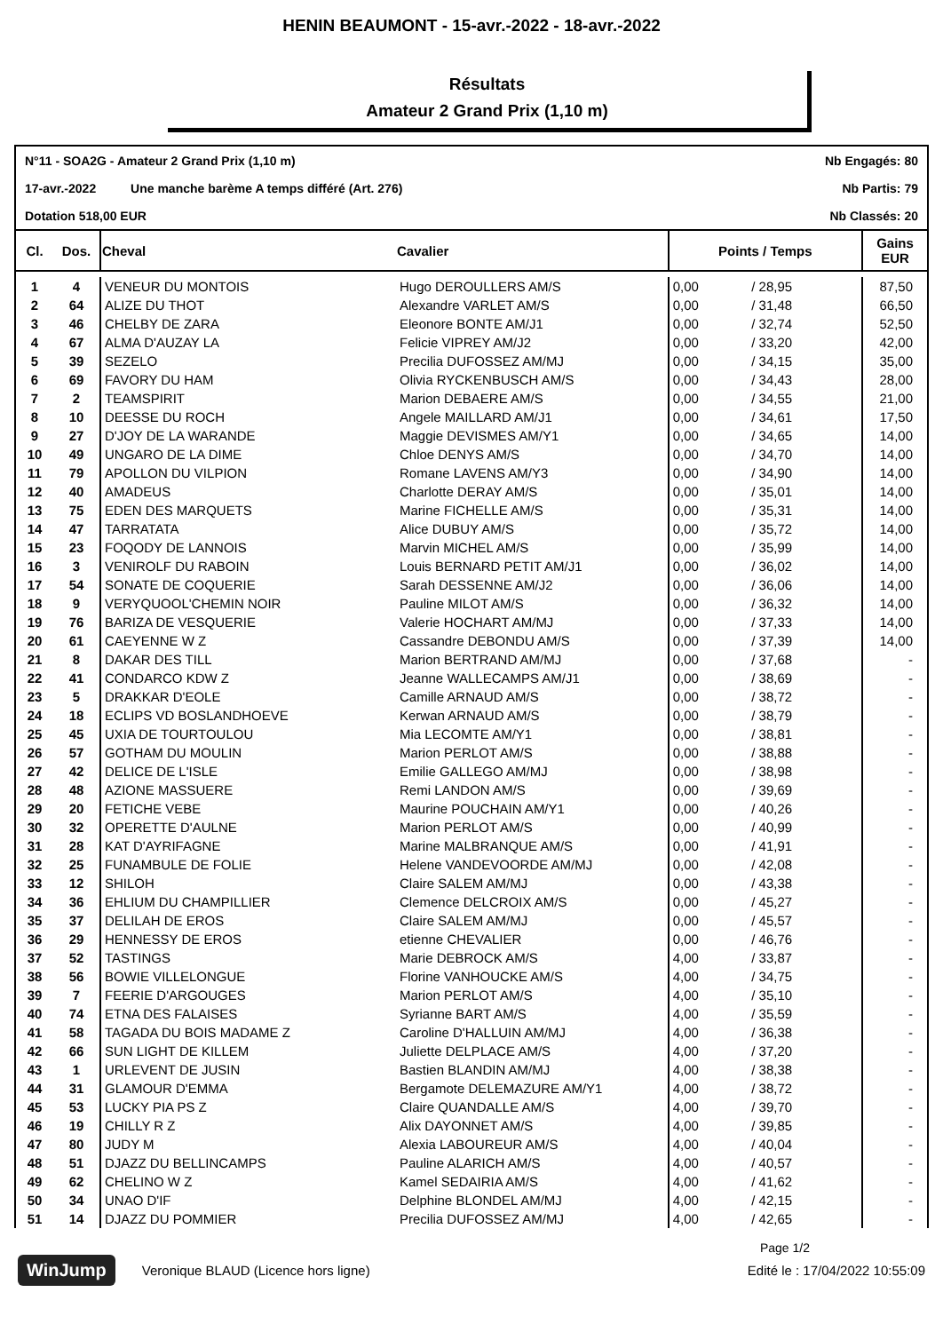HENIN BEAUMONT - 15-avr.-2022 - 18-avr.-2022
Résultats
Amateur 2 Grand Prix (1,10 m)
N°11 - SOA2G - Amateur 2 Grand Prix (1,10 m) Nb Engagés: 80
17-avr.-2022 Une manche barème A temps différé (Art. 276) Nb Partis: 79
Dotation 518,00 EUR Nb Classés: 20
| Cl. | Dos. | Cheval | Cavalier | Points / Temps | | Gains EUR |
| --- | --- | --- | --- | --- | --- | --- |
| 1 | 4 | VENEUR DU MONTOIS | Hugo DEROULLERS AM/S | 0,00 | / 28,95 | 87,50 |
| 2 | 64 | ALIZE DU THOT | Alexandre VARLET AM/S | 0,00 | / 31,48 | 66,50 |
| 3 | 46 | CHELBY DE ZARA | Eleonore BONTE AM/J1 | 0,00 | / 32,74 | 52,50 |
| 4 | 67 | ALMA D'AUZAY LA | Felicie VIPREY AM/J2 | 0,00 | / 33,20 | 42,00 |
| 5 | 39 | SEZELO | Precilia DUFOSSEZ AM/MJ | 0,00 | / 34,15 | 35,00 |
| 6 | 69 | FAVORY DU HAM | Olivia RYCKENBUSCH AM/S | 0,00 | / 34,43 | 28,00 |
| 7 | 2 | TEAMSPIRIT | Marion DEBAERE AM/S | 0,00 | / 34,55 | 21,00 |
| 8 | 10 | DEESSE DU ROCH | Angele MAILLARD AM/J1 | 0,00 | / 34,61 | 17,50 |
| 9 | 27 | D'JOY DE LA WARANDE | Maggie DEVISMES AM/Y1 | 0,00 | / 34,65 | 14,00 |
| 10 | 49 | UNGARO DE LA DIME | Chloe DENYS AM/S | 0,00 | / 34,70 | 14,00 |
| 11 | 79 | APOLLON DU VILPION | Romane LAVENS AM/Y3 | 0,00 | / 34,90 | 14,00 |
| 12 | 40 | AMADEUS | Charlotte DERAY AM/S | 0,00 | / 35,01 | 14,00 |
| 13 | 75 | EDEN DES MARQUETS | Marine FICHELLE AM/S | 0,00 | / 35,31 | 14,00 |
| 14 | 47 | TARRATATA | Alice DUBUY AM/S | 0,00 | / 35,72 | 14,00 |
| 15 | 23 | FOQODY DE LANNOIS | Marvin MICHEL AM/S | 0,00 | / 35,99 | 14,00 |
| 16 | 3 | VENIROLF DU RABOIN | Louis BERNARD PETIT AM/J1 | 0,00 | / 36,02 | 14,00 |
| 17 | 54 | SONATE DE COQUERIE | Sarah DESSENNE AM/J2 | 0,00 | / 36,06 | 14,00 |
| 18 | 9 | VERYQUOOL'CHEMIN NOIR | Pauline MILOT AM/S | 0,00 | / 36,32 | 14,00 |
| 19 | 76 | BARIZA DE VESQUERIE | Valerie HOCHART AM/MJ | 0,00 | / 37,33 | 14,00 |
| 20 | 61 | CAEYENNE W Z | Cassandre DEBONDU AM/S | 0,00 | / 37,39 | 14,00 |
| 21 | 8 | DAKAR DES TILL | Marion BERTRAND AM/MJ | 0,00 | / 37,68 | - |
| 22 | 41 | CONDARCO KDW Z | Jeanne WALLECAMPS AM/J1 | 0,00 | / 38,69 | - |
| 23 | 5 | DRAKKAR D'EOLE | Camille ARNAUD AM/S | 0,00 | / 38,72 | - |
| 24 | 18 | ECLIPS VD BOSLANDHOEVE | Kerwan ARNAUD AM/S | 0,00 | / 38,79 | - |
| 25 | 45 | UXIA DE TOURTOULOU | Mia LECOMTE AM/Y1 | 0,00 | / 38,81 | - |
| 26 | 57 | GOTHAM DU MOULIN | Marion PERLOT AM/S | 0,00 | / 38,88 | - |
| 27 | 42 | DELICE DE L'ISLE | Emilie GALLEGO AM/MJ | 0,00 | / 38,98 | - |
| 28 | 48 | AZIONE MASSUERE | Remi LANDON AM/S | 0,00 | / 39,69 | - |
| 29 | 20 | FETICHE VEBE | Maurine POUCHAIN AM/Y1 | 0,00 | / 40,26 | - |
| 30 | 32 | OPERETTE D'AULNE | Marion PERLOT AM/S | 0,00 | / 40,99 | - |
| 31 | 28 | KAT D'AYRIFAGNE | Marine MALBRANQUE AM/S | 0,00 | / 41,91 | - |
| 32 | 25 | FUNAMBULE DE FOLIE | Helene VANDEVOORDE AM/MJ | 0,00 | / 42,08 | - |
| 33 | 12 | SHILOH | Claire SALEM AM/MJ | 0,00 | / 43,38 | - |
| 34 | 36 | EHLIUM DU CHAMPILLIER | Clemence DELCROIX AM/S | 0,00 | / 45,27 | - |
| 35 | 37 | DELILAH DE EROS | Claire SALEM AM/MJ | 0,00 | / 45,57 | - |
| 36 | 29 | HENNESSY DE EROS | etienne CHEVALIER | 0,00 | / 46,76 | - |
| 37 | 52 | TASTINGS | Marie DEBROCK AM/S | 4,00 | / 33,87 | - |
| 38 | 56 | BOWIE VILLELONGUE | Florine VANHOUCKE AM/S | 4,00 | / 34,75 | - |
| 39 | 7 | FEERIE D'ARGOUGES | Marion PERLOT AM/S | 4,00 | / 35,10 | - |
| 40 | 74 | ETNA DES FALAISES | Syrianne BART AM/S | 4,00 | / 35,59 | - |
| 41 | 58 | TAGADA DU BOIS MADAME Z | Caroline D'HALLUIN AM/MJ | 4,00 | / 36,38 | - |
| 42 | 66 | SUN LIGHT DE KILLEM | Juliette DELPLACE AM/S | 4,00 | / 37,20 | - |
| 43 | 1 | URLEVENT DE JUSIN | Bastien BLANDIN AM/MJ | 4,00 | / 38,38 | - |
| 44 | 31 | GLAMOUR D'EMMA | Bergamote DELEMAZURE AM/Y1 | 4,00 | / 38,72 | - |
| 45 | 53 | LUCKY PIA PS Z | Claire QUANDALLE AM/S | 4,00 | / 39,70 | - |
| 46 | 19 | CHILLY R Z | Alix DAYONNET AM/S | 4,00 | / 39,85 | - |
| 47 | 80 | JUDY M | Alexia LABOUREUR AM/S | 4,00 | / 40,04 | - |
| 48 | 51 | DJAZZ DU BELLINCAMPS | Pauline ALARICH AM/S | 4,00 | / 40,57 | - |
| 49 | 62 | CHELINO W Z | Kamel SEDAIRIA AM/S | 4,00 | / 41,62 | - |
| 50 | 34 | UNAO D'IF | Delphine BLONDEL AM/MJ | 4,00 | / 42,15 | - |
| 51 | 14 | DJAZZ DU POMMIER | Precilia DUFOSSEZ AM/MJ | 4,00 | / 42,65 | - |
Page 1/2
WinJump Veronique BLAUD (Licence hors ligne) Edité le : 17/04/2022 10:55:09